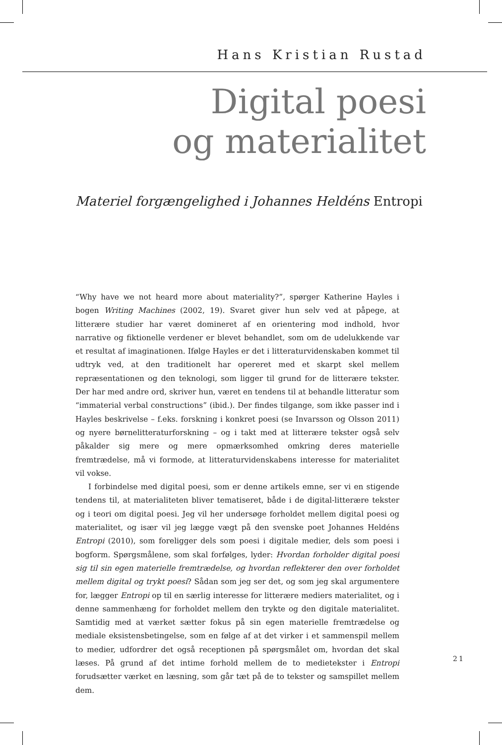Hans Kristian Rustad
Digital poesi
og materialitet
Materiel forgængelighed i Johannes Heldéns Entropi
“Why have we not heard more about materiality?”, spørger Katherine Hayles i bogen Writing Machines (2002, 19). Svaret giver hun selv ved at påpege, at litterære studier har været domineret af en orientering mod indhold, hvor narrative og fiktionelle verdener er blevet behandlet, som om de udelukkende var et resultat af imaginationen. Ifølge Hayles er det i litteraturvidenskaben kommet til udtryk ved, at den traditionelt har opereret med et skarpt skel mellem repræsentationen og den teknologi, som ligger til grund for de litterære tekster. Der har med andre ord, skriver hun, været en tendens til at behandle litteratur som “immaterial verbal constructions” (ibid.). Der findes tilgange, som ikke passer ind i Hayles beskrivelse – f.eks. forskning i konkret poesi (se Invarsson og Olsson 2011) og nyere børnelitteraturforskning – og i takt med at litterære tekster også selv påkalder sig mere og mere opmærksomhed omkring deres materielle fremtrædelse, må vi formode, at litteraturvidenskabens interesse for materialitet vil vokse.
I forbindelse med digital poesi, som er denne artikels emne, ser vi en stigende tendens til, at materialiteten bliver tematiseret, både i de digital-litterære tekster og i teori om digital poesi. Jeg vil her undersøge forholdet mellem digital poesi og materialitet, og især vil jeg lægge vægt på den svenske poet Johannes Heldéns Entropi (2010), som foreligger dels som poesi i digitale medier, dels som poesi i bogform. Spørgsmålene, som skal forfølges, lyder: Hvordan forholder digital poesi sig til sin egen materielle fremtrædelse, og hvordan reflekterer den over forholdet mellem digital og trykt poesi? Sådan som jeg ser det, og som jeg skal argumentere for, lægger Entropi op til en særlig interesse for litterære mediers materialitet, og i denne sammenhæng for forholdet mellem den trykte og den digitale materialitet. Samtidig med at værket sætter fokus på sin egen materielle fremtrædelse og mediale eksistensbetingelse, som en følge af at det virker i et sammenspil mellem to medier, udfordrer det også receptionen på spørgsmålet om, hvordan det skal læses. På grund af det intime forhold mellem de to medietekster i Entropi forudsætter værket en læsning, som går tæt på de to tekster og samspillet mellem dem.
21